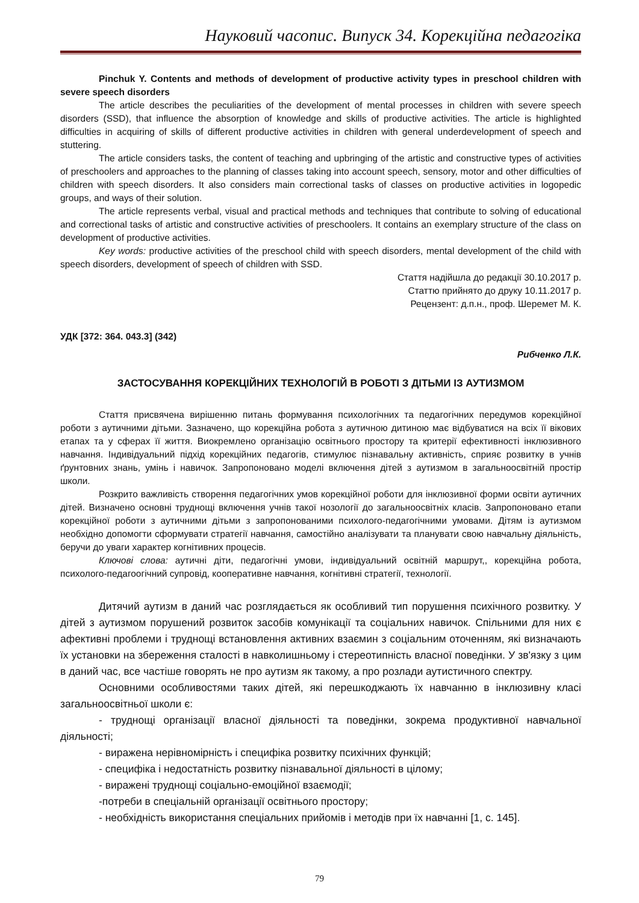Науковий часопис. Випуск 34. Корекційна педагогіка
Pinchuk Y. Contents and methods of development of productive activity types in preschool children with severe speech disorders
The article describes the peculiarities of the development of mental processes in children with severe speech disorders (SSD), that influence the absorption of knowledge and skills of productive activities. The article is highlighted difficulties in acquiring of skills of different productive activities in children with general underdevelopment of speech and stuttering.
The article considers tasks, the content of teaching and upbringing of the artistic and constructive types of activities of preschoolers and approaches to the planning of classes taking into account speech, sensory, motor and other difficulties of children with speech disorders. It also considers main correctional tasks of classes on productive activities in logopedic groups, and ways of their solution.
The article represents verbal, visual and practical methods and techniques that contribute to solving of educational and correctional tasks of artistic and constructive activities of preschoolers. It contains an exemplary structure of the class on development of productive activities.
Key words: productive activities of the preschool child with speech disorders, mental development of the child with speech disorders, development of speech of children with SSD.
Стаття надійшла до редакції 30.10.2017 р.
Статтю прийнято до друку 10.11.2017 р.
Рецензент: д.п.н., проф. Шеремет М. К.
УДК [372: 364. 043.3] (342)
Рибченко Л.К.
ЗАСТОСУВАННЯ КОРЕКЦІЙНИХ ТЕХНОЛОГІЙ В РОБОТІ З ДІТЬМИ ІЗ АУТИЗМОМ
Стаття присвячена вирішенню питань формування психологічних та педагогічних передумов корекційної роботи з аутичними дітьми. Зазначено, що корекційна робота з аутичною дитиною має відбуватися на всіх її вікових етапах та у сферах її життя. Виокремлено організацію освітнього простору та критерії ефективності інклюзивного навчання. Індивідуальний підхід корекційних педагогів, стимулює пізнавальну активність, сприяє розвитку в учнів ґрунтовних знань, умінь і навичок. Запропоновано моделі включення дітей з аутизмом в загальноосвітній простір школи.
Розкрито важливість створення педагогічних умов корекційної роботи для інклюзивної форми освіти аутичних дітей. Визначено основні труднощі включення учнів такої нозології до загальноосвітніх класів. Запропоновано етапи корекційної роботи з аутичними дітьми з запропонованими психолого-педагогічними умовами. Дітям із аутизмом необхідно допомогти сформувати стратегії навчання, самостійно аналізувати та планувати свою навчальну діяльність, беручи до уваги характер когнітивних процесів.
Ключові слова: аутичні діти, педагогічні умови, індивідуальний освітній маршрут,, корекційна робота, психолого-педагоогічний супровід, кооперативне навчання, когнітивні стратегії, технології.
Дитячий аутизм в даний час розглядається як особливий тип порушення психічного розвитку. У дітей з аутизмом порушений розвиток засобів комунікації та соціальних навичок. Спільними для них є афективні проблеми і труднощі встановлення активних взаємин з соціальним оточенням, які визначають їх установки на збереження сталості в навколишньому і стереотипність власної поведінки. У зв'язку з цим в даний час, все частіше говорять не про аутизм як такому, а про розлади аутистичного спектру.
Основними особливостями таких дітей, які перешкоджають їх навчанню в інклюзивну класі загальноосвітньої школи є:
- труднощі організації власної діяльності та поведінки, зокрема продуктивної навчальної діяльності;
- виражена нерівномірність і специфіка розвитку психічних функцій;
- специфіка і недостатність розвитку пізнавальної діяльності в цілому;
- виражені труднощі соціально-емоційної взаємодії;
-потреби в спеціальній організації освітнього простору;
- необхідність використання спеціальних прийомів і методів при їх навчанні [1, с. 145].
79